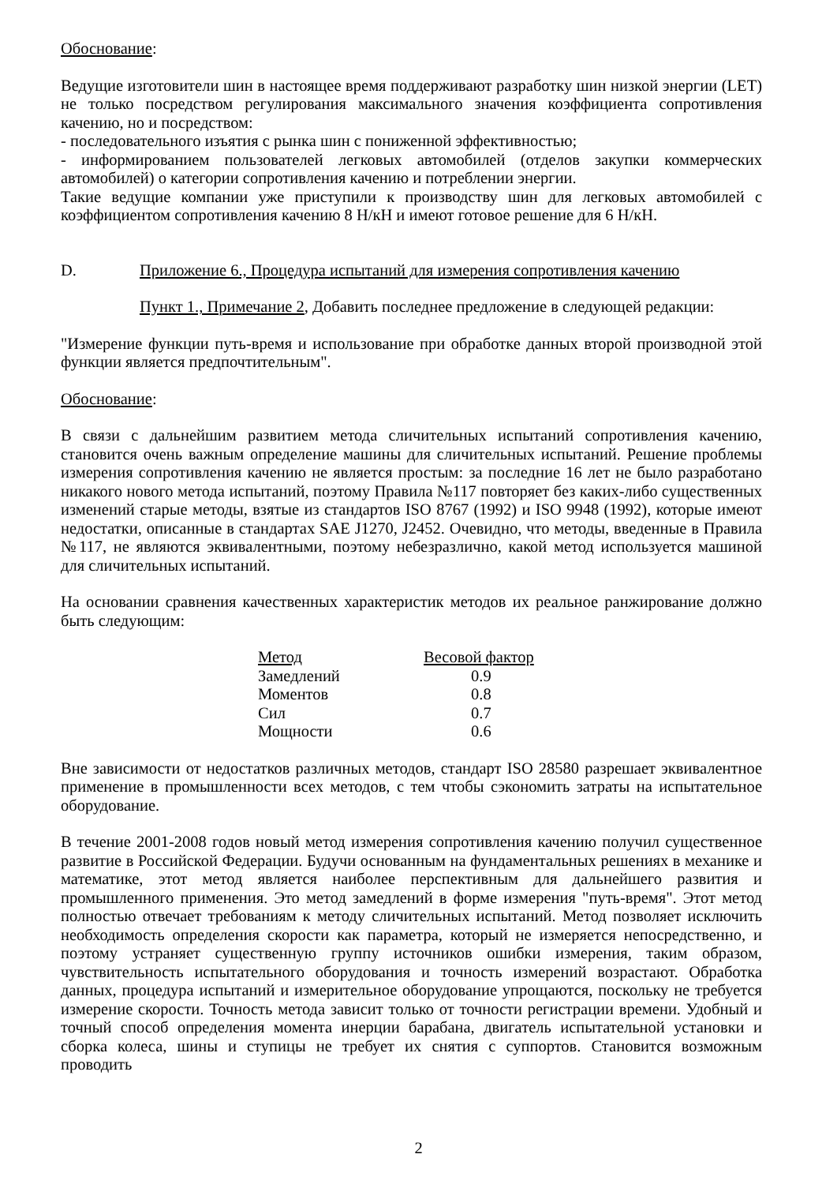Обоснование:
Ведущие изготовители шин в настоящее время поддерживают разработку шин низкой энергии (LET) не только посредством регулирования максимального значения коэффициента сопротивления качению, но и посредством:
- последовательного изъятия с рынка шин с пониженной эффективностью;
- информированием пользователей легковых автомобилей (отделов закупки коммерческих автомобилей) о категории сопротивления качению и потреблении энергии.
Такие ведущие компании уже приступили к производству шин для легковых автомобилей с коэффициентом сопротивления качению 8 Н/кН и имеют готовое решение для 6 Н/кН.
D. Приложение 6., Процедура испытаний для измерения сопротивления качению
Пункт 1., Примечание 2, Добавить последнее предложение в следующей редакции:
"Измерение функции путь-время и использование при обработке данных второй производной этой функции является предпочтительным".
Обоснование:
В связи с дальнейшим развитием метода сличительных испытаний сопротивления качению, становится очень важным определение машины для сличительных испытаний. Решение проблемы измерения сопротивления качению не является простым: за последние 16 лет не было разработано никакого нового метода испытаний, поэтому Правила №117 повторяет без каких-либо существенных изменений старые методы, взятые из стандартов ISO 8767 (1992) и ISO 9948 (1992), которые имеют недостатки, описанные в стандартах SAE J1270, J2452. Очевидно, что методы, введенные в Правила №117, не являются эквивалентными, поэтому небезразлично, какой метод используется машиной для сличительных испытаний.
На основании сравнения качественных характеристик методов их реальное ранжирование должно быть следующим:
| Метод | Весовой фактор |
| --- | --- |
| Замедлений | 0.9 |
| Моментов | 0.8 |
| Сил | 0.7 |
| Мощности | 0.6 |
Вне зависимости от недостатков различных методов, стандарт ISO 28580 разрешает эквивалентное применение в промышленности всех методов, с тем чтобы сэкономить затраты на испытательное оборудование.
В течение 2001-2008 годов новый метод измерения сопротивления качению получил существенное развитие в Российской Федерации. Будучи основанным на фундаментальных решениях в механике и математике, этот метод является наиболее перспективным для дальнейшего развития и промышленного применения. Это метод замедлений в форме измерения "путь-время". Этот метод полностью отвечает требованиям к методу сличительных испытаний. Метод позволяет исключить необходимость определения скорости как параметра, который не измеряется непосредственно, и поэтому устраняет существенную группу источников ошибки измерения, таким образом, чувствительность испытательного оборудования и точность измерений возрастают. Обработка данных, процедура испытаний и измерительное оборудование упрощаются, поскольку не требуется измерение скорости. Точность метода зависит только от точности регистрации времени. Удобный и точный способ определения момента инерции барабана, двигатель испытательной установки и сборка колеса, шины и ступицы не требует их снятия с суппортов. Становится возможным проводить
2